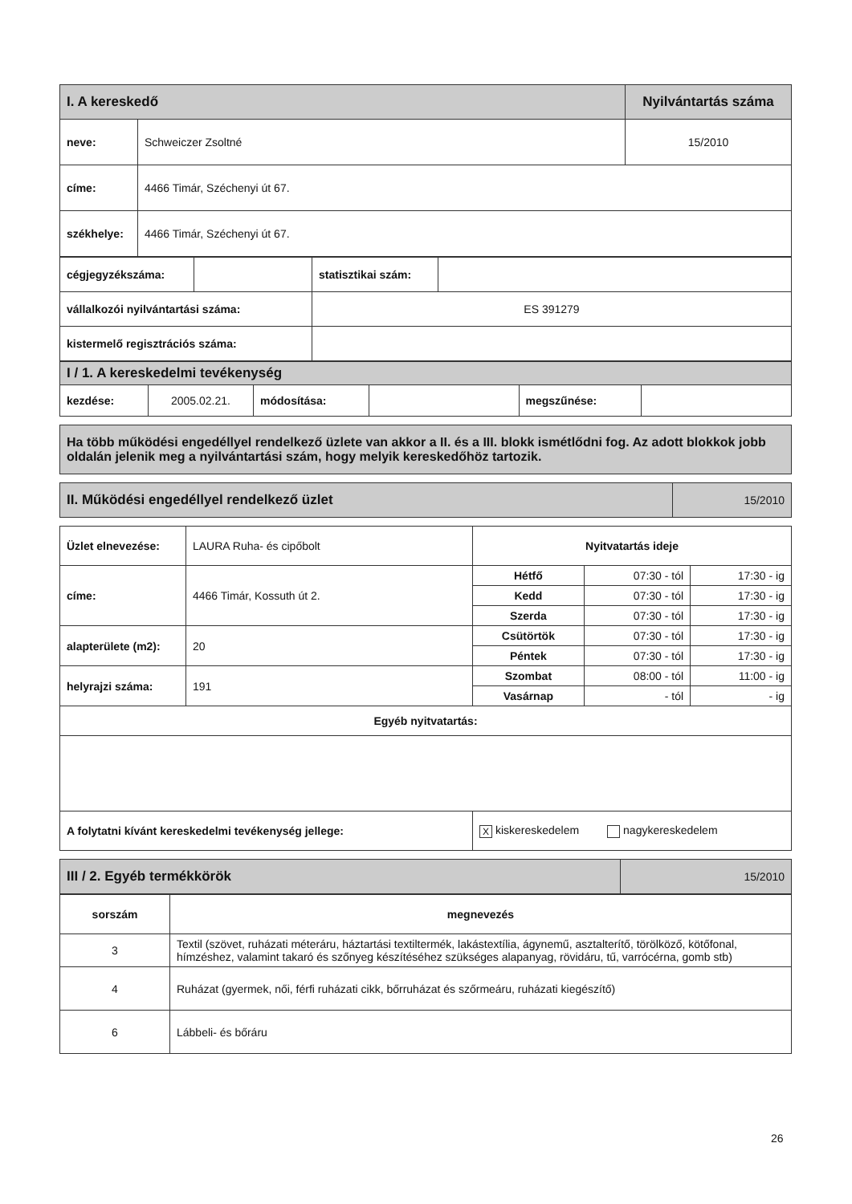| I. A kereskedő | | Nyilvántartás száma |
| neve: | Schweiczer Zsoltné | 15/2010 |
| címe: | 4466 Timár, Széchenyi út 67. | |
| székhelye: | 4466 Timár, Széchenyi út 67. | |
| cégjegyzékszáma: | | statisztikai szám: | |
| vállalkozói nyilvántartási száma: | | ES 391279 | |
| kistermelő regisztrációs száma: | | | |
| I / 1. A kereskedelmi tevékenység | | | | | |
| kezdése: | 2005.02.21. | módosítása: | | megszűnése: | |
Ha több működési engedéllyel rendelkező üzlete van akkor a II. és a III. blokk ismétlődni fog. Az adott blokkok jobb oldalán jelenik meg a nyilvántartási szám, hogy melyik kereskedőhöz tartozik.
| II. Működési engedéllyel rendelkező üzlet | 15/2010 |
| Üzlet elnevezése: | LAURA Ruha- és cipőbolt | Nyitvatartás ideje | | |
| címe: | 4466 Timár, Kossuth út 2. | Hétfő | 07:30 - tól | 17:30 - ig |
| | | Kedd | 07:30 - tól | 17:30 - ig |
| | | Szerda | 07:30 - tól | 17:30 - ig |
| alapterülete (m2): | 20 | Csütörtök | 07:30 - tól | 17:30 - ig |
| | | Péntek | 07:30 - tól | 17:30 - ig |
| helyrajzi száma: | 191 | Szombat | 08:00 - tól | 11:00 - ig |
| | | Vasárnap | - tól | - ig |
| Egyéb nyitvatartás: | | | | |
| A folytatni kívánt kereskedelmi tevékenység jellege: | | X kiskereskedelem nagykereskedelem | | |
| III / 2. Egyéb termékkörök | 15/2010 |
| sorszám | megnevezés |
| --- | --- |
| 3 | Textil (szövet, ruházati méteráru, háztartási textiltermék, lakástextília, ágynemű, asztalterítő, törölköző, kötőfonal, hímzéshez, valamint takaró és szőnyeg készítéséhez szükséges alapanyag, rövidáru, tű, varrócérna, gomb stb) |
| 4 | Ruházat (gyermek, női, férfi ruházati cikk, bőrruházat és szőrmeáru, ruházati kiegészítő) |
| 6 | Lábbeli- és bőráru |
26